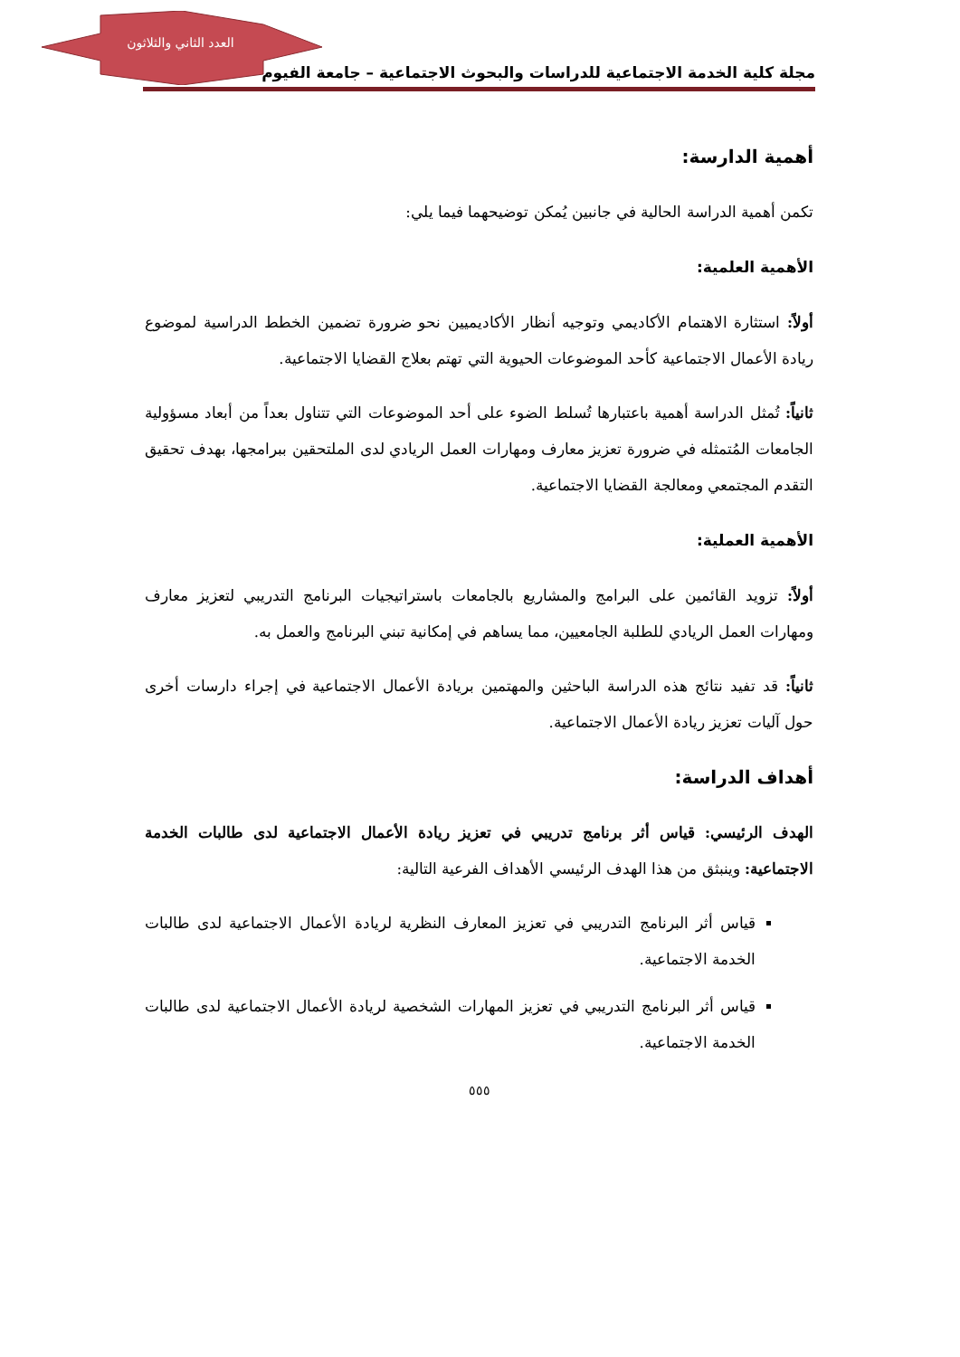العدد الثاني والثلاثون
مجلة كلية الخدمة الاجتماعية للدراسات والبحوث الاجتماعية – جامعة الفيوم
أهمية الدارسة:
تكمن أهمية الدراسة الحالية في جانبين يُمكن توضيحهما فيما يلي:
الأهمية العلمية:
أولاً: استثارة الاهتمام الأكاديمي وتوجيه أنظار الأكاديميين نحو ضرورة تضمين الخطط الدراسية لموضوع ريادة الأعمال الاجتماعية كأحد الموضوعات الحيوية التي تهتم بعلاج القضايا الاجتماعية.
ثانياً: تُمثل الدراسة أهمية باعتبارها تُسلط الضوء على أحد الموضوعات التي تتناول بعداً من أبعاد مسؤولية الجامعات المُتمثله في ضرورة تعزيز معارف ومهارات العمل الريادي لدى الملتحقين ببرامجها، بهدف تحقيق التقدم المجتمعي ومعالجة القضايا الاجتماعية.
الأهمية العملية:
أولاً: تزويد القائمين على البرامج والمشاريع بالجامعات باستراتيجيات البرنامج التدريبي لتعزيز معارف ومهارات العمل الريادي للطلبة الجامعيين، مما يساهم في إمكانية تبني البرنامج والعمل به.
ثانياً: قد تفيد نتائج هذه الدراسة الباحثين والمهتمين بريادة الأعمال الاجتماعية في إجراء دارسات أخرى حول آليات تعزيز ريادة الأعمال الاجتماعية.
أهداف الدراسة:
الهدف الرئيسي: قياس أثر برنامج تدريبي في تعزيز ريادة الأعمال الاجتماعية لدى طالبات الخدمة الاجتماعية: وينبثق من هذا الهدف الرئيسي الأهداف الفرعية التالية:
قياس أثر البرنامج التدريبي في تعزيز المعارف النظرية لريادة الأعمال الاجتماعية لدى طالبات الخدمة الاجتماعية.
قياس أثر البرنامج التدريبي في تعزيز المهارات الشخصية لريادة الأعمال الاجتماعية لدى طالبات الخدمة الاجتماعية.
٥٥٥